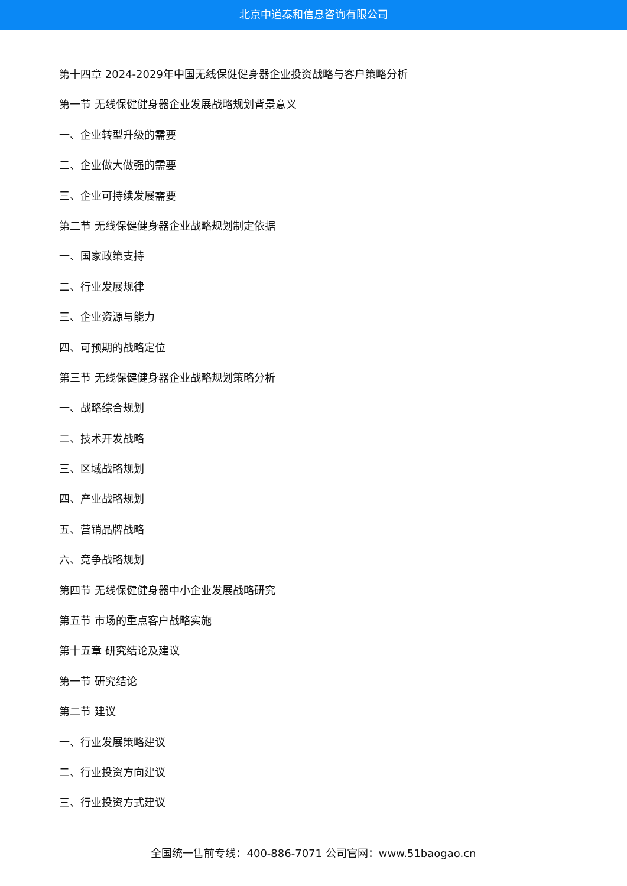北京中道泰和信息咨询有限公司
第十四章 2024-2029年中国无线保健健身器企业投资战略与客户策略分析
第一节 无线保健健身器企业发展战略规划背景意义
一、企业转型升级的需要
二、企业做大做强的需要
三、企业可持续发展需要
第二节 无线保健健身器企业战略规划制定依据
一、国家政策支持
二、行业发展规律
三、企业资源与能力
四、可预期的战略定位
第三节 无线保健健身器企业战略规划策略分析
一、战略综合规划
二、技术开发战略
三、区域战略规划
四、产业战略规划
五、营销品牌战略
六、竞争战略规划
第四节 无线保健健身器中小企业发展战略研究
第五节 市场的重点客户战略实施
第十五章 研究结论及建议
第一节 研究结论
第二节 建议
一、行业发展策略建议
二、行业投资方向建议
三、行业投资方式建议
全国统一售前专线：400-886-7071 公司官网：www.51baogao.cn